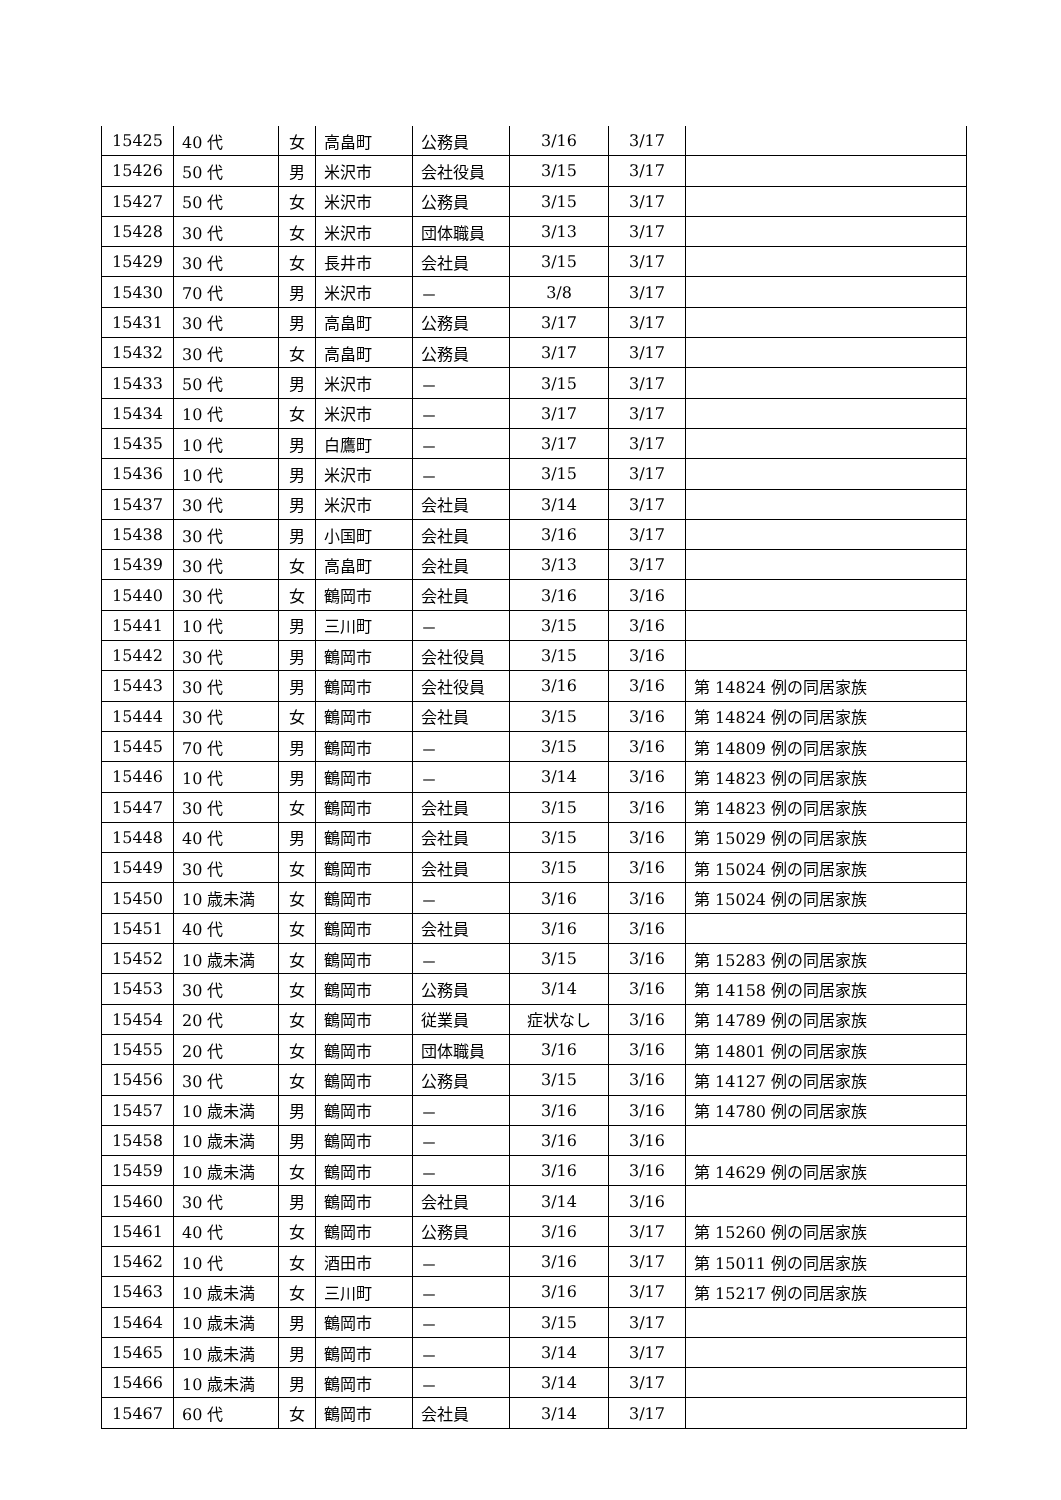| 15425 | 40 代 | 女 | 高畠町 | 公務員 | 3/16 | 3/17 | |
| 15426 | 50 代 | 男 | 米沢市 | 会社役員 | 3/15 | 3/17 | |
| 15427 | 50 代 | 女 | 米沢市 | 公務員 | 3/15 | 3/17 | |
| 15428 | 30 代 | 女 | 米沢市 | 団体職員 | 3/13 | 3/17 | |
| 15429 | 30 代 | 女 | 長井市 | 会社員 | 3/15 | 3/17 | |
| 15430 | 70 代 | 男 | 米沢市 | － | 3/8 | 3/17 | |
| 15431 | 30 代 | 男 | 高畠町 | 公務員 | 3/17 | 3/17 | |
| 15432 | 30 代 | 女 | 高畠町 | 公務員 | 3/17 | 3/17 | |
| 15433 | 50 代 | 男 | 米沢市 | － | 3/15 | 3/17 | |
| 15434 | 10 代 | 女 | 米沢市 | － | 3/17 | 3/17 | |
| 15435 | 10 代 | 男 | 白鷹町 | － | 3/17 | 3/17 | |
| 15436 | 10 代 | 男 | 米沢市 | － | 3/15 | 3/17 | |
| 15437 | 30 代 | 男 | 米沢市 | 会社員 | 3/14 | 3/17 | |
| 15438 | 30 代 | 男 | 小国町 | 会社員 | 3/16 | 3/17 | |
| 15439 | 30 代 | 女 | 高畠町 | 会社員 | 3/13 | 3/17 | |
| 15440 | 30 代 | 女 | 鶴岡市 | 会社員 | 3/16 | 3/16 | |
| 15441 | 10 代 | 男 | 三川町 | － | 3/15 | 3/16 | |
| 15442 | 30 代 | 男 | 鶴岡市 | 会社役員 | 3/15 | 3/16 | |
| 15443 | 30 代 | 男 | 鶴岡市 | 会社役員 | 3/16 | 3/16 | 第 14824 例の同居家族 |
| 15444 | 30 代 | 女 | 鶴岡市 | 会社員 | 3/15 | 3/16 | 第 14824 例の同居家族 |
| 15445 | 70 代 | 男 | 鶴岡市 | － | 3/15 | 3/16 | 第 14809 例の同居家族 |
| 15446 | 10 代 | 男 | 鶴岡市 | － | 3/14 | 3/16 | 第 14823 例の同居家族 |
| 15447 | 30 代 | 女 | 鶴岡市 | 会社員 | 3/15 | 3/16 | 第 14823 例の同居家族 |
| 15448 | 40 代 | 男 | 鶴岡市 | 会社員 | 3/15 | 3/16 | 第 15029 例の同居家族 |
| 15449 | 30 代 | 女 | 鶴岡市 | 会社員 | 3/15 | 3/16 | 第 15024 例の同居家族 |
| 15450 | 10 歳未満 | 女 | 鶴岡市 | － | 3/16 | 3/16 | 第 15024 例の同居家族 |
| 15451 | 40 代 | 女 | 鶴岡市 | 会社員 | 3/16 | 3/16 | |
| 15452 | 10 歳未満 | 女 | 鶴岡市 | － | 3/15 | 3/16 | 第 15283 例の同居家族 |
| 15453 | 30 代 | 女 | 鶴岡市 | 公務員 | 3/14 | 3/16 | 第 14158 例の同居家族 |
| 15454 | 20 代 | 女 | 鶴岡市 | 従業員 | 症状なし | 3/16 | 第 14789 例の同居家族 |
| 15455 | 20 代 | 女 | 鶴岡市 | 団体職員 | 3/16 | 3/16 | 第 14801 例の同居家族 |
| 15456 | 30 代 | 女 | 鶴岡市 | 公務員 | 3/15 | 3/16 | 第 14127 例の同居家族 |
| 15457 | 10 歳未満 | 男 | 鶴岡市 | － | 3/16 | 3/16 | 第 14780 例の同居家族 |
| 15458 | 10 歳未満 | 男 | 鶴岡市 | － | 3/16 | 3/16 | |
| 15459 | 10 歳未満 | 女 | 鶴岡市 | － | 3/16 | 3/16 | 第 14629 例の同居家族 |
| 15460 | 30 代 | 男 | 鶴岡市 | 会社員 | 3/14 | 3/16 | |
| 15461 | 40 代 | 女 | 鶴岡市 | 公務員 | 3/16 | 3/17 | 第 15260 例の同居家族 |
| 15462 | 10 代 | 女 | 酒田市 | － | 3/16 | 3/17 | 第 15011 例の同居家族 |
| 15463 | 10 歳未満 | 女 | 三川町 | － | 3/16 | 3/17 | 第 15217 例の同居家族 |
| 15464 | 10 歳未満 | 男 | 鶴岡市 | － | 3/15 | 3/17 | |
| 15465 | 10 歳未満 | 男 | 鶴岡市 | － | 3/14 | 3/17 | |
| 15466 | 10 歳未満 | 男 | 鶴岡市 | － | 3/14 | 3/17 | |
| 15467 | 60 代 | 女 | 鶴岡市 | 会社員 | 3/14 | 3/17 | |